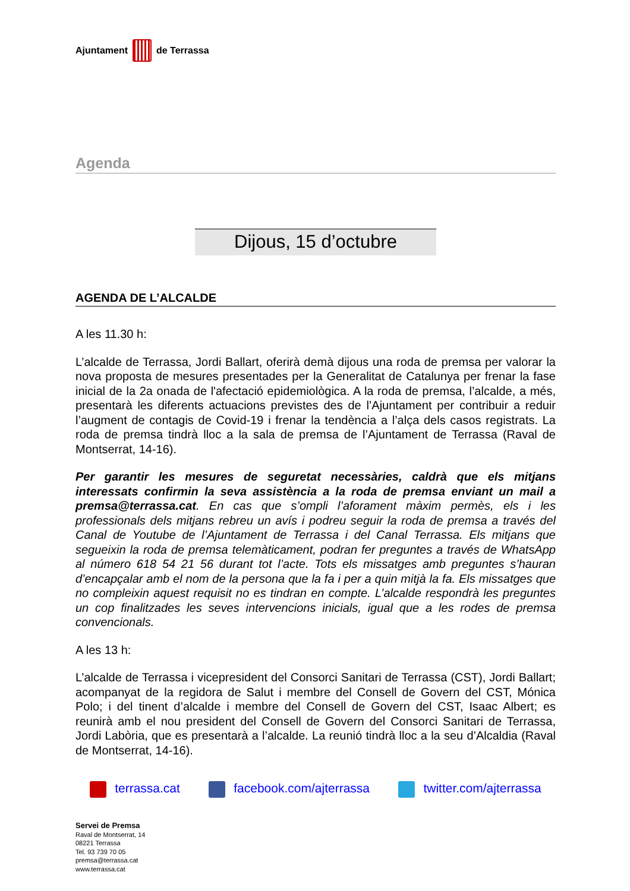Ajuntament de Terrassa
Agenda
Dijous, 15 d’octubre
AGENDA DE L’ALCALDE
A les 11.30 h:
L’alcalde de Terrassa, Jordi Ballart, oferirà demà dijous una roda de premsa per valorar la nova proposta de mesures presentades per la Generalitat de Catalunya per frenar la fase inicial de la 2a onada de l'afectació epidemiològica. A la roda de premsa, l’alcalde, a més, presentarà les diferents actuacions previstes des de l’Ajuntament per contribuir a reduir l’augment de contagis de Covid-19 i frenar la tendència a l’alça dels casos registrats. La roda de premsa tindrà lloc a la sala de premsa de l’Ajuntament de Terrassa (Raval de Montserrat, 14-16).
Per garantir les mesures de seguretat necessàries, caldrà que els mitjans interessats confirmin la seva assistència a la roda de premsa enviant un mail a premsa@terrassa.cat. En cas que s’ompli l’aforament màxim permès, els i les professionals dels mitjans rebreu un avís i podreu seguir la roda de premsa a través del Canal de Youtube de l’Ajuntament de Terrassa i del Canal Terrassa. Els mitjans que segueixin la roda de premsa telemàticament, podran fer preguntes a través de WhatsApp al número 618 54 21 56 durant tot l’acte. Tots els missatges amb preguntes s’hauran d’encapçalar amb el nom de la persona que la fa i per a quin mitjà la fa. Els missatges que no compleixin aquest requisit no es tindran en compte. L’alcalde respondrà les preguntes un cop finalitzades les seves intervencions inicials, igual que a les rodes de premsa convencionals.
A les 13 h:
L’alcalde de Terrassa i vicepresident del Consorci Sanitari de Terrassa (CST), Jordi Ballart; acompanyat de la regidora de Salut i membre del Consell de Govern del CST, Mónica Polo; i del tinent d’alcalde i membre del Consell de Govern del CST, Isaac Albert; es reunirà amb el nou president del Consell de Govern del Consorci Sanitari de Terrassa, Jordi Labòria, que es presentarà a l’alcalde. La reunió tindrà lloc a la seu d’Alcaldia (Raval de Montserrat, 14-16).
terrassa.cat facebook.com/ajterrassa twitter.com/ajterrassa
Servei de Premsa
Raval de Montserrat, 14
08221 Terrassa
Tel. 93 739 70 05
premsa@terrassa.cat
www.terrassa.cat